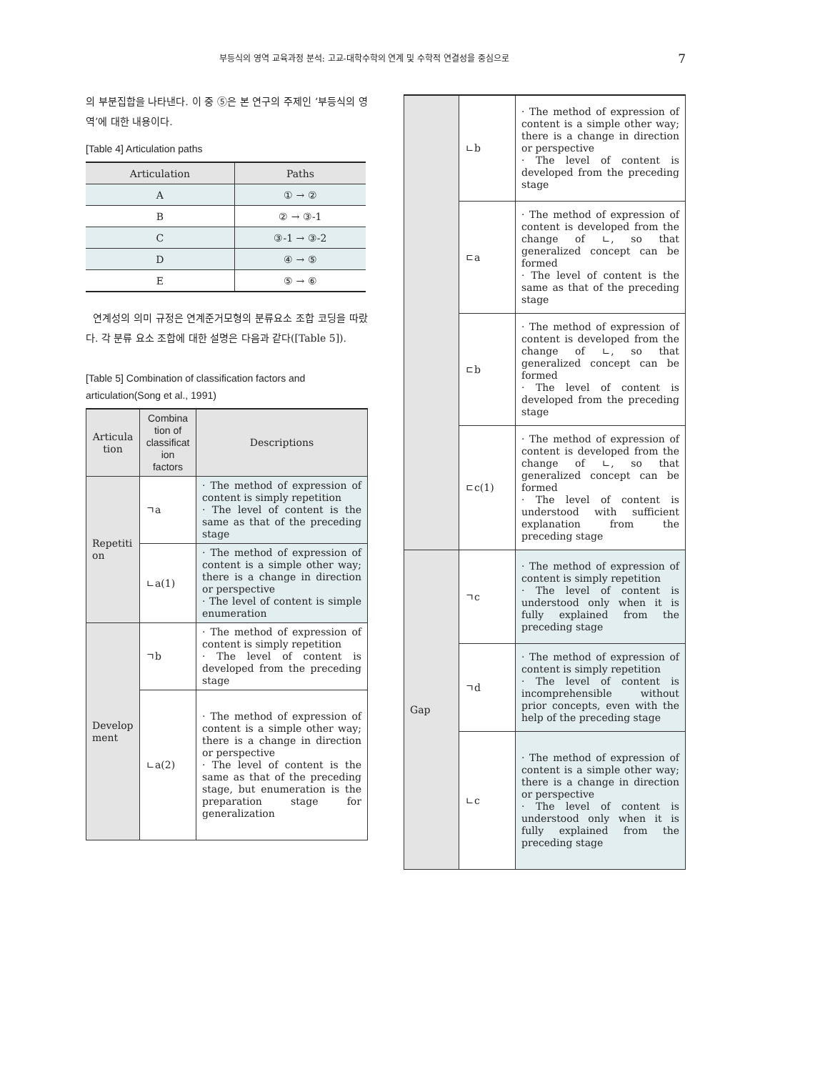부등식의 영역 교육과정 분석: 고교-대학수학의 연계 및 수학적 연결성을 중심으로 7
의 부분집합을 나타낸다. 이 중 ⑤은 본 연구의 주제인 ‘부등식의 영역’에 대한 내용이다.
[Table 4] Articulation paths
| Articulation | Paths |
| --- | --- |
| A | ① → ② |
| B | ② → ③-1 |
| C | ③-1 → ③-2 |
| D | ④ → ⑤ |
| E | ⑤ → ⑥ |
연계성의 의미 규정은 연계준거모형의 분류요소 조합 코딩을 따랐다. 각 분류 요소 조합에 대한 설명은 다음과 같다([Table 5]).
[Table 5] Combination of classification factors and articulation(Song et al., 1991)
| Articula tion | Combina tion of classificat ion factors | Descriptions |
| --- | --- | --- |
| Repetiti on | ㄱa | · The method of expression of content is simply repetition · The level of content is the same as that of the preceding stage |
| | ㄴa(1) | · The method of expression of content is a simple other way; there is a change in direction or perspective · The level of content is simple enumeration |
| Develop ment | ㄱb | · The method of expression of content is simply repetition · The level of content is developed from the preceding stage |
| | ㄴa(2) | · The method of expression of content is a simple other way; there is a change in direction or perspective · The level of content is the same as that of the preceding stage, but enumeration is the preparation stage for generalization |
| | ㄴb | · The method of expression of content is a simple other way; there is a change in direction or perspective · The level of content is developed from the preceding stage |
| | ㄷa | · The method of expression of content is developed from the change of ㄴ, so that generalized concept can be formed · The level of content is the same as that of the preceding stage |
| | ㄷb | · The method of expression of content is developed from the change of ㄴ, so that generalized concept can be formed · The level of content is developed from the preceding stage |
| | ㄷc(1) | · The method of expression of content is developed from the change of ㄴ, so that generalized concept can be formed · The level of content is understood with sufficient explanation from the preceding stage |
| Gap | ㄱc | · The method of expression of content is simply repetition · The level of content is understood only when it is fully explained from the preceding stage |
| | ㄱd | · The method of expression of content is simply repetition · The level of content is incomprehensible without prior concepts, even with the help of the preceding stage |
| | ㄴc | · The method of expression of content is a simple other way; there is a change in direction or perspective · The level of content is understood only when it is fully explained from the preceding stage |